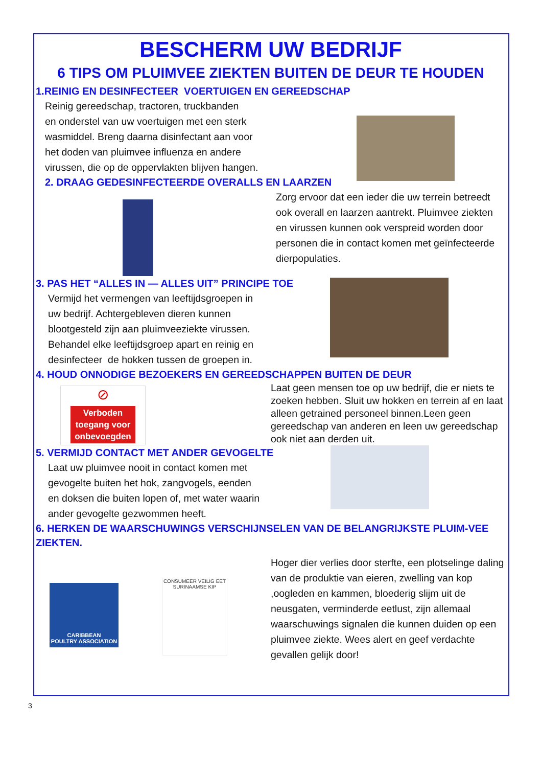BESCHERM UW BEDRIJF
6 TIPS OM PLUIMVEE ZIEKTEN BUITEN DE DEUR TE HOUDEN
1.REINIG EN DESINFECTEER VOERTUIGEN EN GEREEDSCHAP
Reinig gereedschap, tractoren, truckbanden
en onderstel van uw voertuigen met een sterk
wasmiddel. Breng daarna disinfectant aan voor
het doden van pluimvee influenza en andere
virussen, die op de oppervlakten blijven hangen.
2. DRAAG GEDESINFECTEERDE OVERALLS EN LAARZEN
Zorg ervoor dat een ieder die uw terrein betreedt ook overall en laarzen aantrekt. Pluimvee ziekten en virussen kunnen ook verspreid worden door personen die in contact komen met geïnfecteerde dierpopulaties.
3. PAS HET “ALLES IN — ALLES UIT” PRINCIPE TOE
Vermijd het vermengen van leeftijdsgroepen in
uw bedrijf. Achtergebleven dieren kunnen
blootgesteld zijn aan pluimveeziekte virussen.
Behandel elke leeftijdsgroep apart en reinig en
desinfecteer de hokken tussen de groepen in.
4. HOUD ONNODIGE BEZOEKERS EN GEREEDSCHAPPEN BUITEN DE DEUR
⊘
Verboden
toegang voor
onbevoegden
Laat geen mensen toe op uw bedrijf, die er niets te zoeken hebben. Sluit uw hokken en terrein af en laat alleen getrained personeel binnen.Leen geen gereedschap van anderen en leen uw gereedschap ook niet aan derden uit.
5. VERMIJD CONTACT MET ANDER GEVOGELTE
Laat uw pluimvee nooit in contact komen met
gevogelte buiten het hok, zangvogels, eenden
en doksen die buiten lopen of, met water waarin
ander gevogelte gezwommen heeft.
6. HERKEN DE WAARSCHUWINGS VERSCHIJNSELEN VAN DE BELANGRIJKSTE PLUIM-VEE ZIEKTEN.
CARIBBEAN
POULTRY ASSOCIATION
CONSUMEER VEILIG EET SURINAAMSE KIP
Hoger dier verlies door sterfte, een plotselinge daling van de produktie van eieren, zwelling van kop ,oogleden en kammen, bloederig slijm uit de neusgaten, verminderde eetlust, zijn allemaal waarschuwings signalen die kunnen duiden op een pluimvee ziekte. Wees alert en geef verdachte gevallen gelijk door!
3